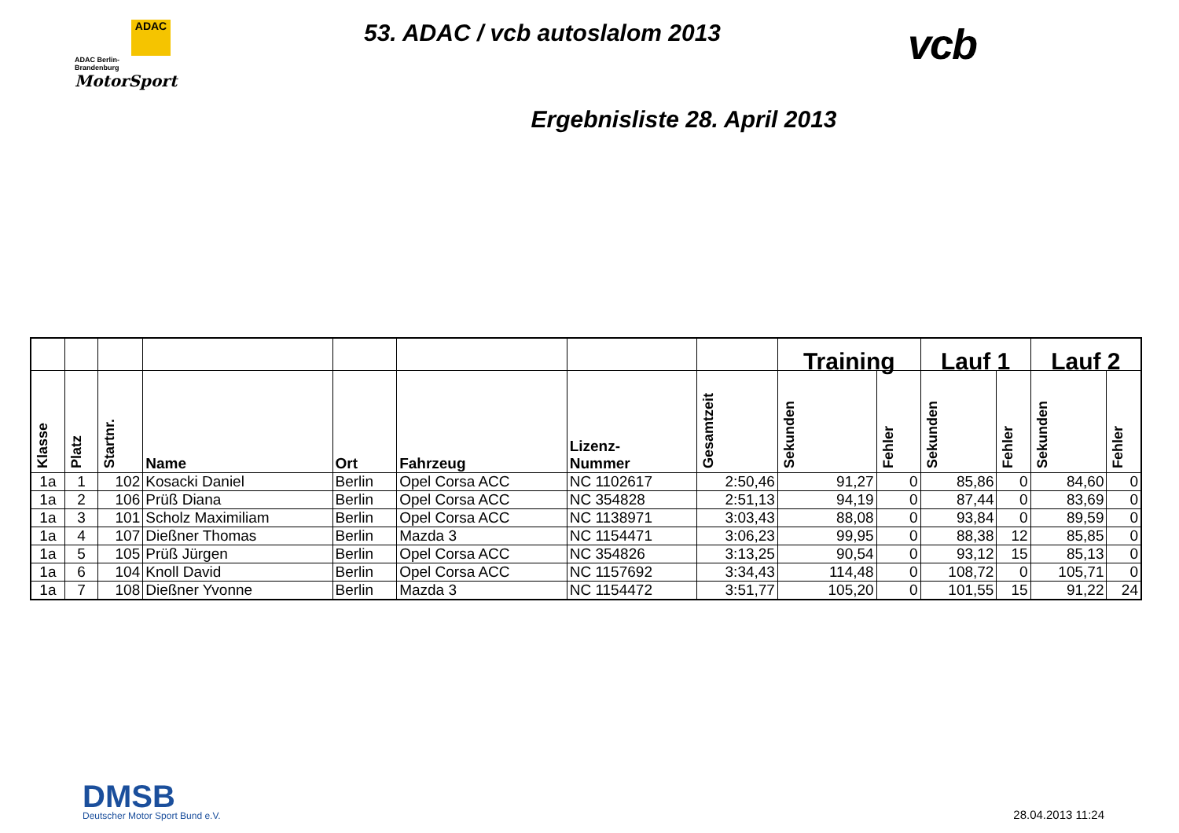ADAC
ADAC Berlin-
Brandenburg
MotorSport
53. ADAC / vcb autoslalom 2013
vcb
Ergebnisliste 28. April 2013
| | | | | | | | | Training | | Lauf 1 | | Lauf 2 | |
| --- | --- | --- | --- | --- | --- | --- | --- | --- | --- | --- | --- | --- | --- |
| Klasse | Platz | Startnr. | Name | Ort | Fahrzeug | Lizenz- Nummer | Gesamtzeit | Sekunden | Fehler | Sekunden | Fehler | Sekunden | Fehler |
| 1a | 1 | 102 | Kosacki Daniel | Berlin | Opel Corsa ACC | NC 1102617 | 2:50,46 | 91,27 | 0 | 85,86 | 0 | 84,60 | 0 |
| 1a | 2 | 106 | Prüß Diana | Berlin | Opel Corsa ACC | NC 354828 | 2:51,13 | 94,19 | 0 | 87,44 | 0 | 83,69 | 0 |
| 1a | 3 | 101 | Scholz Maximiliam | Berlin | Opel Corsa ACC | NC 1138971 | 3:03,43 | 88,08 | 0 | 93,84 | 0 | 89,59 | 0 |
| 1a | 4 | 107 | Dießner Thomas | Berlin | Mazda 3 | NC 1154471 | 3:06,23 | 99,95 | 0 | 88,38 | 12 | 85,85 | 0 |
| 1a | 5 | 105 | Prüß Jürgen | Berlin | Opel Corsa ACC | NC 354826 | 3:13,25 | 90,54 | 0 | 93,12 | 15 | 85,13 | 0 |
| 1a | 6 | 104 | Knoll David | Berlin | Opel Corsa ACC | NC 1157692 | 3:34,43 | 114,48 | 0 | 108,72 | 0 | 105,71 | 0 |
| 1a | 7 | 108 | Dießner Yvonne | Berlin | Mazda 3 | NC 1154472 | 3:51,77 | 105,20 | 0 | 101,55 | 15 | 91,22 | 24 |
DMSB
Deutscher Motor Sport Bund e.V.
28.04.2013 11:24